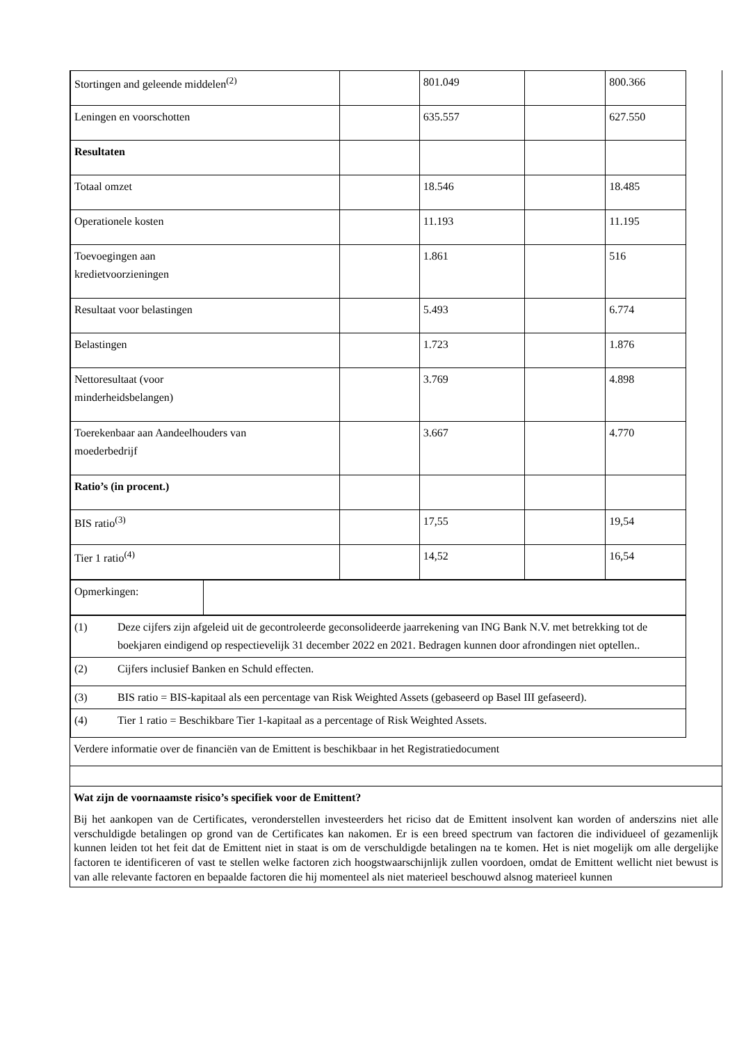| Stortingen and geleende middelen<sup>(2)</sup> | | 801.049 | | 800.366 |
| Leningen en voorschotten | | 635.557 | | 627.550 |
| Resultaten | | | | |
| Totaal omzet | | 18.546 | | 18.485 |
| Operationele kosten | | 11.193 | | 11.195 |
| Toevoegingen aan kredietvoorzieningen | | 1.861 | | 516 |
| Resultaat voor belastingen | | 5.493 | | 6.774 |
| Belastingen | | 1.723 | | 1.876 |
| Nettoresultaat (voor minderheidsbelangen) | | 3.769 | | 4.898 |
| Toerekenbaar aan Aandeelhouders van moederbedrijf | | 3.667 | | 4.770 |
| Ratio’s (in procent.) | | | | |
| BIS ratio<sup>(3)</sup> | | 17,55 | | 19,54 |
| Tier 1 ratio<sup>(4)</sup> | | 14,52 | | 16,54 |
| Opmerkingen: | |
| (1) | Deze cijfers zijn afgeleid uit de gecontroleerde geconsolideerde jaarrekening van ING Bank N.V. met betrekking tot de boekjaren eindigend op respectievelijk 31 december 2022 en 2021. Bedragen kunnen door afrondingen niet optellen.. |
| (2) | Cijfers inclusief Banken en Schuld effecten. |
| (3) | BIS ratio = BIS-kapitaal als een percentage van Risk Weighted Assets (gebaseerd op Basel III gefaseerd). |
| (4) | Tier 1 ratio = Beschikbare Tier 1-kapitaal as a percentage of Risk Weighted Assets. |
Verdere informatie over de financiën van de Emittent is beschikbaar in het Registratiedocument
Wat zijn de voornaamste risico’s specifiek voor de Emittent?
Bij het aankopen van de Certificates, veronderstellen investeerders het riciso dat de Emittent insolvent kan worden of anderszins niet alle verschuldigde betalingen op grond van de Certificates kan nakomen. Er is een breed spectrum van factoren die individueel of gezamenlijk kunnen leiden tot het feit dat de Emittent niet in staat is om de verschuldigde betalingen na te komen. Het is niet mogelijk om alle dergelijke factoren te identificeren of vast te stellen welke factoren zich hoogstwaarschijnlijk zullen voordoen, omdat de Emittent wellicht niet bewust is van alle relevante factoren en bepaalde factoren die hij momenteel als niet materieel beschouwd alsnog materieel kunnen